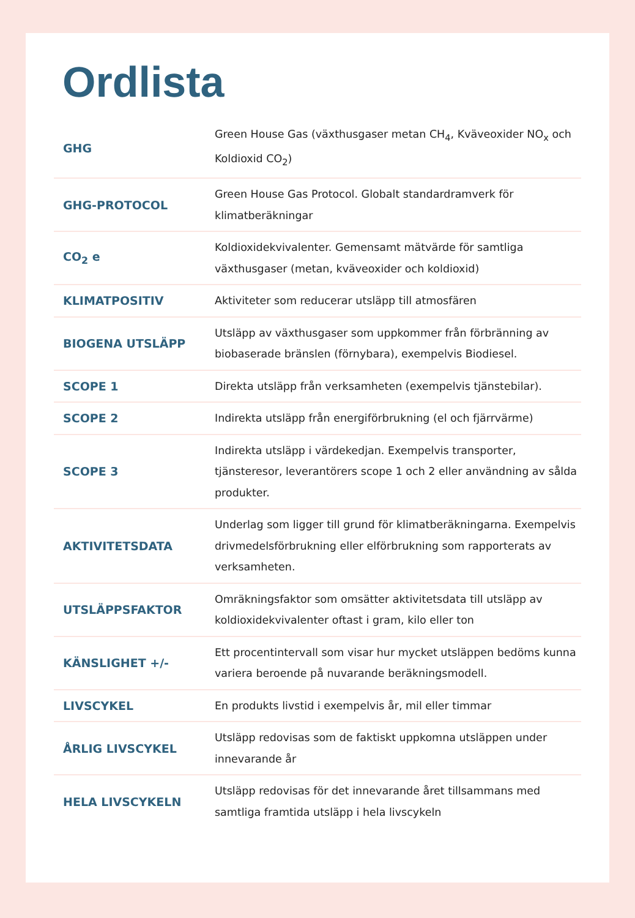Ordlista
| GHG | Green House Gas (växthusgaser metan CH<sub>4</sub>, Kväveoxider NO<sub>x</sub> och Koldioxid CO<sub>2</sub>) |
| GHG-PROTOCOL | Green House Gas Protocol. Globalt standardramverk för klimatberäkningar |
| CO<sub>2</sub> e | Koldioxidekvivalenter. Gemensamt mätvärde för samtliga växthusgaser (metan, kväveoxider och koldioxid) |
| KLIMATPOSITIV | Aktiviteter som reducerar utsläpp till atmosfären |
| BIOGENA UTSLÄPP | Utsläpp av växthusgaser som uppkommer från förbränning av biobaserade bränslen (förnybara), exempelvis Biodiesel. |
| SCOPE 1 | Direkta utsläpp från verksamheten (exempelvis tjänstebilar). |
| SCOPE 2 | Indirekta utsläpp från energiförbrukning (el och fjärrvärme) |
| SCOPE 3 | Indirekta utsläpp i värdekedjan. Exempelvis transporter, tjänsteresor, leverantörers scope 1 och 2 eller användning av sålda produkter. |
| AKTIVITETSDATA | Underlag som ligger till grund för klimatberäkningarna. Exempelvis drivmedelsförbrukning eller elförbrukning som rapporterats av verksamheten. |
| UTSLÄPPSFAKTOR | Omräkningsfaktor som omsätter aktivitetsdata till utsläpp av koldioxidekvivalenter oftast i gram, kilo eller ton |
| KÄNSLIGHET +/- | Ett procentintervall som visar hur mycket utsläppen bedöms kunna variera beroende på nuvarande beräkningsmodell. |
| LIVSCYKEL | En produkts livstid i exempelvis år, mil eller timmar |
| ÅRLIG LIVSCYKEL | Utsläpp redovisas som de faktiskt uppkomna utsläppen under innevarande år |
| HELA LIVSCYKELN | Utsläpp redovisas för det innevarande året tillsammans med samtliga framtida utsläpp i hela livscykeln |